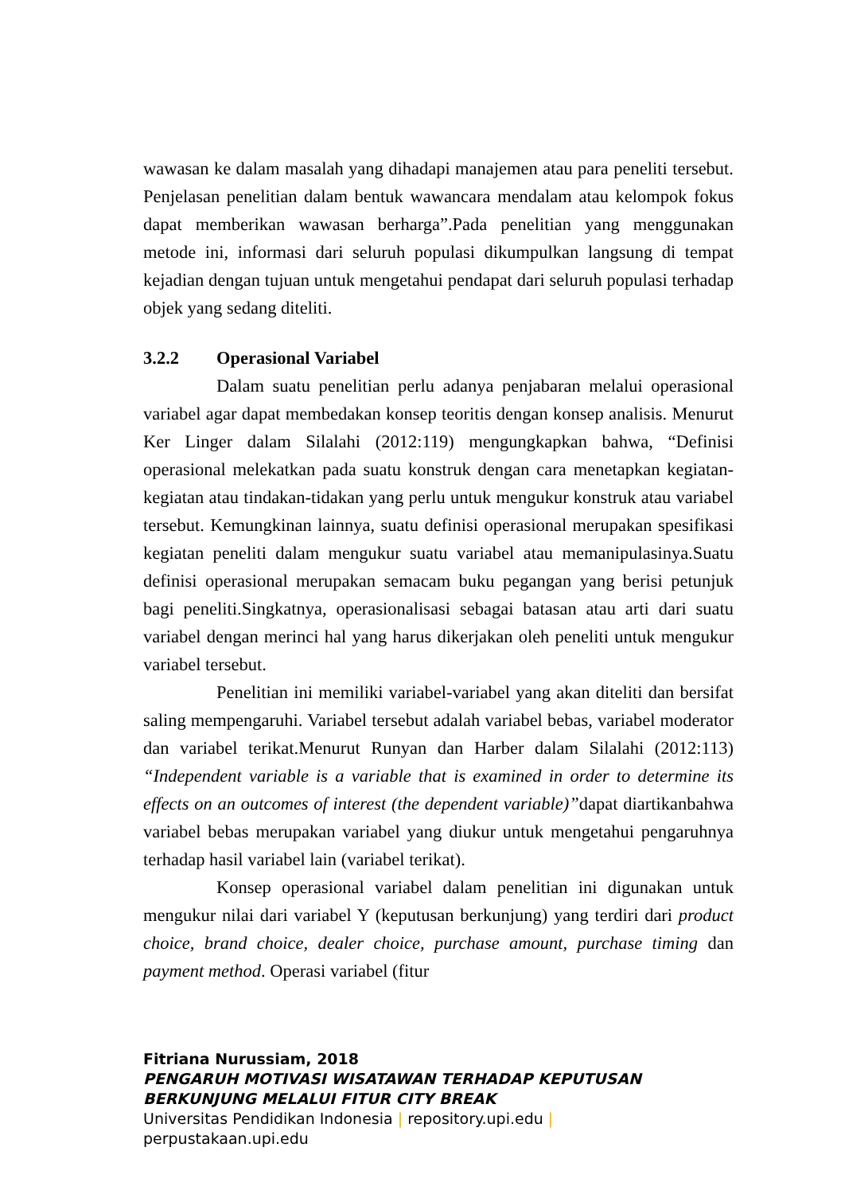wawasan ke dalam masalah yang dihadapi manajemen atau para peneliti tersebut. Penjelasan penelitian dalam bentuk wawancara mendalam atau kelompok fokus dapat memberikan wawasan berharga”.Pada penelitian yang menggunakan metode ini, informasi dari seluruh populasi dikumpulkan langsung di tempat kejadian dengan tujuan untuk mengetahui pendapat dari seluruh populasi terhadap objek yang sedang diteliti.
3.2.2 Operasional Variabel
Dalam suatu penelitian perlu adanya penjabaran melalui operasional variabel agar dapat membedakan konsep teoritis dengan konsep analisis. Menurut Ker Linger dalam Silalahi (2012:119) mengungkapkan bahwa, “Definisi operasional melekatkan pada suatu konstruk dengan cara menetapkan kegiatan-kegiatan atau tindakan-tidakan yang perlu untuk mengukur konstruk atau variabel tersebut. Kemungkinan lainnya, suatu definisi operasional merupakan spesifikasi kegiatan peneliti dalam mengukur suatu variabel atau memanipulasinya.Suatu definisi operasional merupakan semacam buku pegangan yang berisi petunjuk bagi peneliti.Singkatnya, operasionalisasi sebagai batasan atau arti dari suatu variabel dengan merinci hal yang harus dikerjakan oleh peneliti untuk mengukur variabel tersebut.
Penelitian ini memiliki variabel-variabel yang akan diteliti dan bersifat saling mempengaruhi. Variabel tersebut adalah variabel bebas, variabel moderator dan variabel terikat.Menurut Runyan dan Harber dalam Silalahi (2012:113) “Independent variable is a variable that is examined in order to determine its effects on an outcomes of interest (the dependent variable)”dapat diartikanbahwa variabel bebas merupakan variabel yang diukur untuk mengetahui pengaruhnya terhadap hasil variabel lain (variabel terikat).
Konsep operasional variabel dalam penelitian ini digunakan untuk mengukur nilai dari variabel Y (keputusan berkunjung) yang terdiri dari product choice, brand choice, dealer choice, purchase amount, purchase timing dan payment method. Operasi variabel (fitur
Fitriana Nurussiam, 2018
PENGARUH MOTIVASI WISATAWAN TERHADAP KEPUTUSAN
BERKUNJUNG MELALUI FITUR CITY BREAK
Universitas Pendidikan Indonesia | repository.upi.edu |
perpustakaan.upi.edu